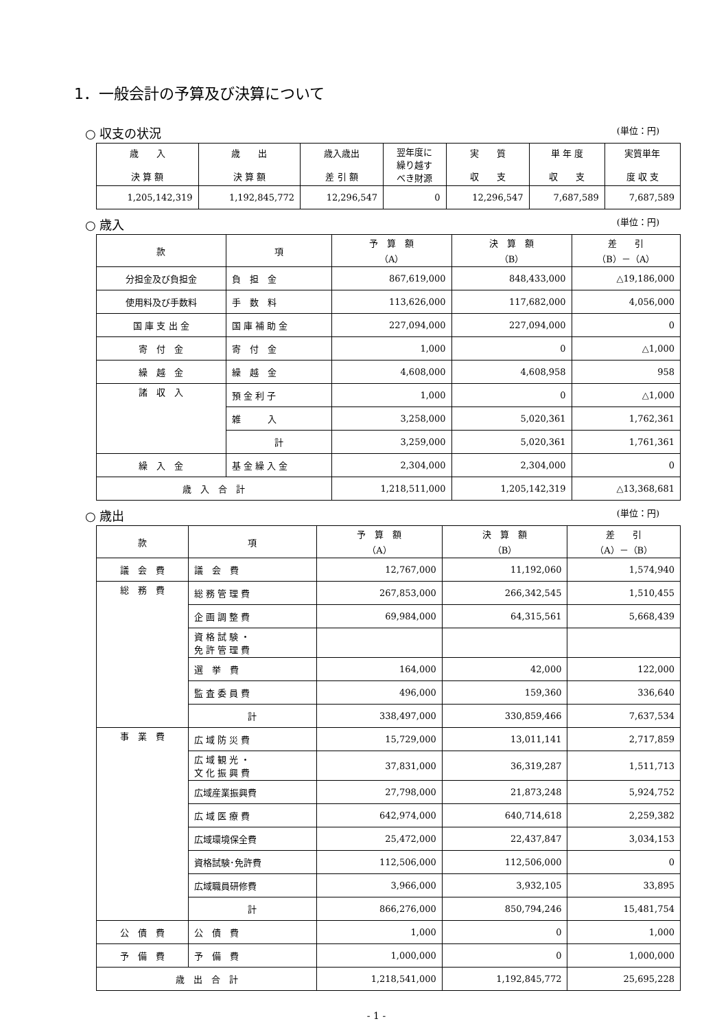1．一般会計の予算及び決算について
○ 収支の状況 (単位：円)
| 歳 入 決 算 額 | 歳 出 決 算 額 | 歳入歳出 差 引 額 | 翌年度に 繰り越す べき財源 | 実 質 収 支 | 単 年 度 収 支 | 実質単年 度 収 支 |
| --- | --- | --- | --- | --- | --- | --- |
| 1,205,142,319 | 1,192,845,772 | 12,296,547 | 0 | 12,296,547 | 7,687,589 | 7,687,589 |
○ 歳入 (単位：円)
| 款 | 項 | 予 算 額 （A） | 決 算 額 （B） | 差 引 （B）－（A） |
| --- | --- | --- | --- | --- |
| 分担金及び負担金 | 負 担 金 | 867,619,000 | 848,433,000 | △19,186,000 |
| 使用料及び手数料 | 手 数 料 | 113,626,000 | 117,682,000 | 4,056,000 |
| 国 庫 支 出 金 | 国 庫 補 助 金 | 227,094,000 | 227,094,000 | 0 |
| 寄 付 金 | 寄 付 金 | 1,000 | 0 | △1,000 |
| 繰 越 金 | 繰 越 金 | 4,608,000 | 4,608,958 | 958 |
| 諸 収 入 | 預 金 利 子 | 1,000 | 0 | △1,000 |
| | 雑 入 | 3,258,000 | 5,020,361 | 1,762,361 |
| | 計 | 3,259,000 | 5,020,361 | 1,761,361 |
| 繰 入 金 | 基 金 繰 入 金 | 2,304,000 | 2,304,000 | 0 |
| 歳 入 合 計 | | 1,218,511,000 | 1,205,142,319 | △13,368,681 |
○ 歳出 (単位：円)
| 款 | 項 | 予 算 額 （A） | 決 算 額 （B） | 差 引 （A）－（B） |
| --- | --- | --- | --- | --- |
| 議 会 費 | 議 会 費 | 12,767,000 | 11,192,060 | 1,574,940 |
| 総 務 費 | 総 務 管 理 費 | 267,853,000 | 266,342,545 | 1,510,455 |
| | 企 画 調 整 費 | 69,984,000 | 64,315,561 | 5,668,439 |
| | 資 格 試 験 ・ 免 許 管 理 費 | | | |
| | 選 挙 費 | 164,000 | 42,000 | 122,000 |
| | 監 査 委 員 費 | 496,000 | 159,360 | 336,640 |
| | 計 | 338,497,000 | 330,859,466 | 7,637,534 |
| 事 業 費 | 広 域 防 災 費 | 15,729,000 | 13,011,141 | 2,717,859 |
| | 広 域 観 光 ・ 文 化 振 興 費 | 37,831,000 | 36,319,287 | 1,511,713 |
| | 広域産業振興費 | 27,798,000 | 21,873,248 | 5,924,752 |
| | 広 域 医 療 費 | 642,974,000 | 640,714,618 | 2,259,382 |
| | 広域環境保全費 | 25,472,000 | 22,437,847 | 3,034,153 |
| | 資格試験･免許費 | 112,506,000 | 112,506,000 | 0 |
| | 広域職員研修費 | 3,966,000 | 3,932,105 | 33,895 |
| | 計 | 866,276,000 | 850,794,246 | 15,481,754 |
| 公 債 費 | 公 債 費 | 1,000 | 0 | 1,000 |
| 予 備 費 | 予 備 費 | 1,000,000 | 0 | 1,000,000 |
| 歳 出 合 計 | | 1,218,541,000 | 1,192,845,772 | 25,695,228 |
- 1 -